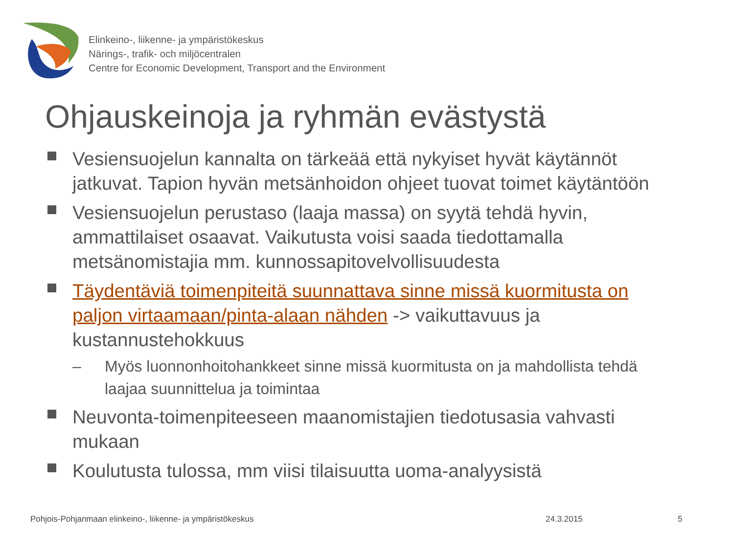Elinkeino-, liikenne- ja ympäristökeskus
Närings-, trafik- och miljöcentralen
Centre for Economic Development, Transport and the Environment
Ohjauskeinoja ja ryhmän evästystä
Vesiensuojelun kannalta on tärkeää että nykyiset hyvät käytännöt jatkuvat. Tapion hyvän metsänhoidon ohjeet tuovat toimet käytäntöön
Vesiensuojelun perustaso (laaja massa) on syytä tehdä hyvin, ammattilaiset osaavat. Vaikutusta voisi saada tiedottamalla metsänomistajia mm. kunnossapitovelvollisuudesta
Täydentäviä toimenpiteitä suunnattava sinne missä kuormitusta on paljon virtaamaan/pinta-alaan nähden -> vaikuttavuus ja kustannustehokkuus
– Myös luonnonhoitohankkeet sinne missä kuormitusta on ja mahdollista tehdä laajaa suunnittelua ja toimintaa
Neuvonta-toimenpiteeseen maanomistajien tiedotusasia vahvasti mukaan
Koulutusta tulossa, mm viisi tilaisuutta uoma-analyysistä
Pohjois-Pohjanmaan elinkeino-, liikenne- ja ympäristökeskus
24.3.2015 5